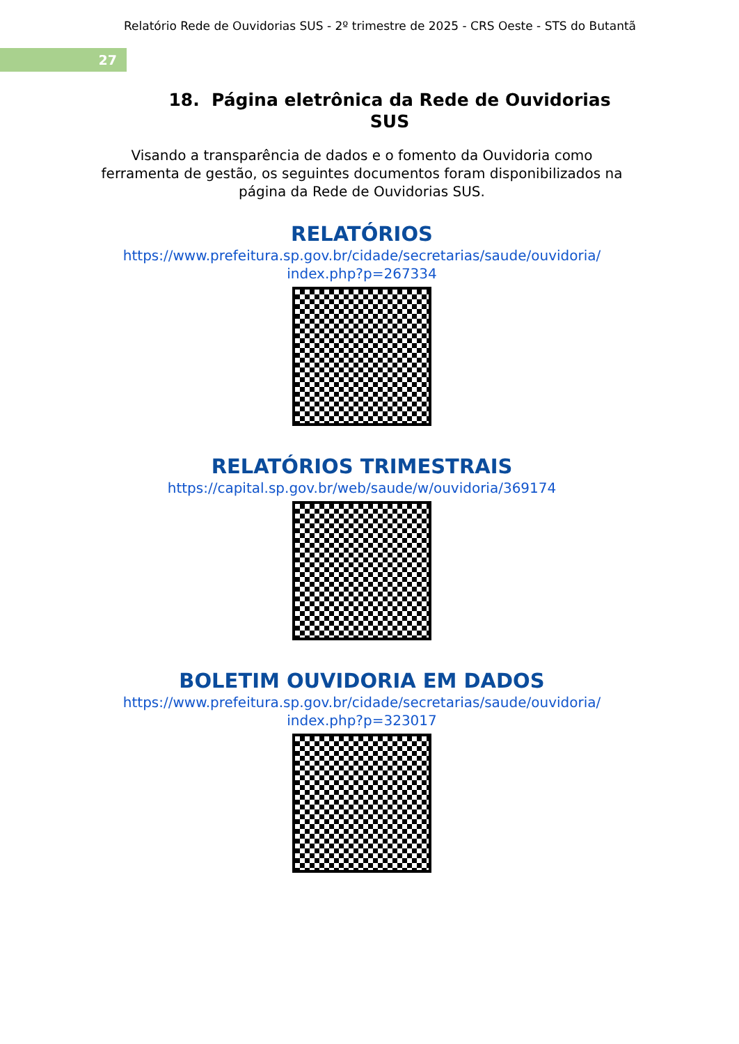Relatório Rede de Ouvidorias SUS - 2º trimestre de 2025 - CRS Oeste - STS do Butantã
27
18. Página eletrônica da Rede de Ouvidorias SUS
Visando a transparência de dados e o fomento da Ouvidoria como ferramenta de gestão, os seguintes documentos foram disponibilizados na página da Rede de Ouvidorias SUS.
RELATÓRIOS
https://www.prefeitura.sp.gov.br/cidade/secretarias/saude/ouvidoria/ index.php?p=267334
RELATÓRIOS TRIMESTRAIS
https://capital.sp.gov.br/web/saude/w/ouvidoria/369174
BOLETIM OUVIDORIA EM DADOS
https://www.prefeitura.sp.gov.br/cidade/secretarias/saude/ouvidoria/ index.php?p=323017